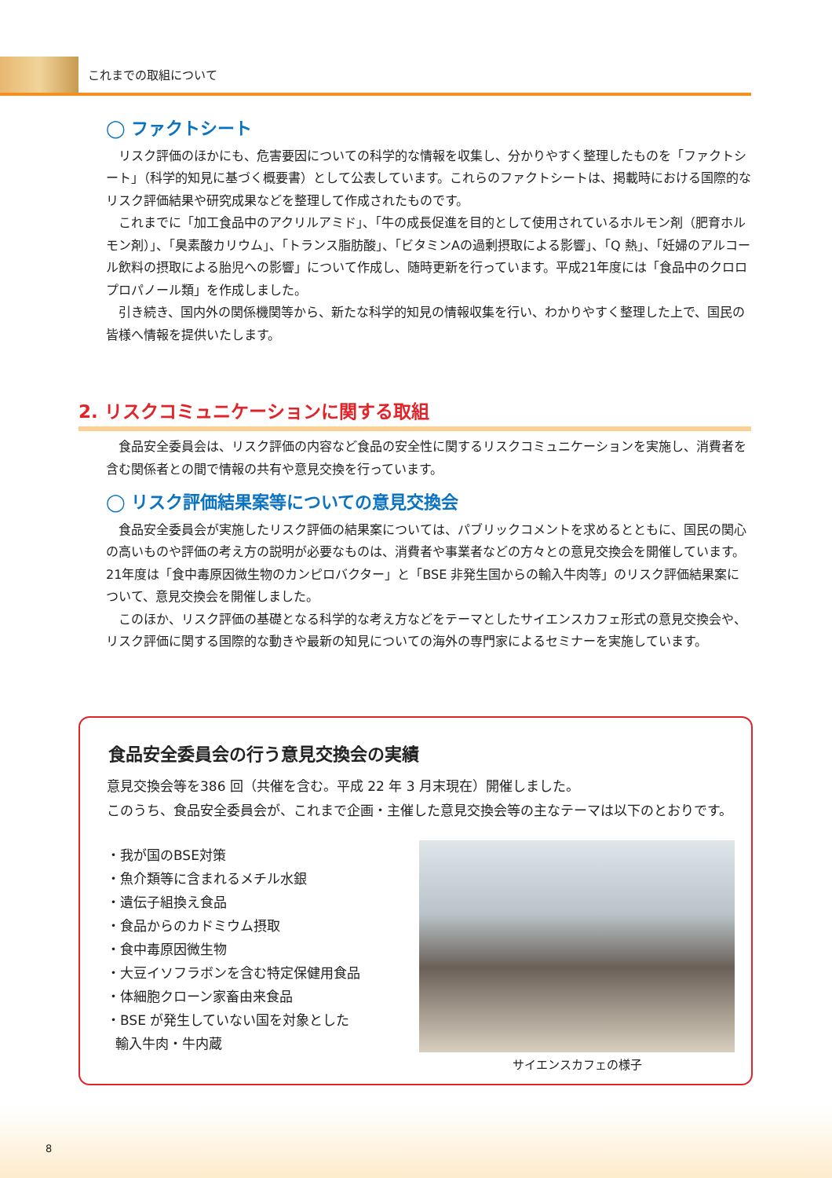これまでの取組について
◯ ファクトシート
リスク評価のほかにも、危害要因についての科学的な情報を収集し、分かりやすく整理したものを「ファクトシート」（科学的知見に基づく概要書）として公表しています。これらのファクトシートは、掲載時における国際的なリスク評価結果や研究成果などを整理して作成されたものです。
これまでに「加工食品中のアクリルアミド」、「牛の成長促進を目的として使用されているホルモン剤（肥育ホルモン剤）」、「臭素酸カリウム」、「トランス脂肪酸」、「ビタミンAの過剰摂取による影響」、「Q 熱」、「妊婦のアルコール飲料の摂取による胎児への影響」について作成し、随時更新を行っています。平成21年度には「食品中のクロロプロパノール類」を作成しました。
引き続き、国内外の関係機関等から、新たな科学的知見の情報収集を行い、わかりやすく整理した上で、国民の皆様へ情報を提供いたします。
2. リスクコミュニケーションに関する取組
食品安全委員会は、リスク評価の内容など食品の安全性に関するリスクコミュニケーションを実施し、消費者を含む関係者との間で情報の共有や意見交換を行っています。
◯ リスク評価結果案等についての意見交換会
食品安全委員会が実施したリスク評価の結果案については、パブリックコメントを求めるとともに、国民の関心の高いものや評価の考え方の説明が必要なものは、消費者や事業者などの方々との意見交換会を開催しています。21年度は「食中毒原因微生物のカンピロバクター」と「BSE 非発生国からの輸入牛肉等」のリスク評価結果案について、意見交換会を開催しました。
このほか、リスク評価の基礎となる科学的な考え方などをテーマとしたサイエンスカフェ形式の意見交換会や、リスク評価に関する国際的な動きや最新の知見についての海外の専門家によるセミナーを実施しています。
食品安全委員会の行う意見交換会の実績
意見交換会等を386 回（共催を含む。平成 22 年 3 月末現在）開催しました。
このうち、食品安全委員会が、これまで企画・主催した意見交換会等の主なテーマは以下のとおりです。
・我が国のBSE対策
・魚介類等に含まれるメチル水銀
・遺伝子組換え食品
・食品からのカドミウム摂取
・食中毒原因微生物
・大豆イソフラボンを含む特定保健用食品
・体細胞クローン家畜由来食品
・BSE が発生していない国を対象とした
輸入牛肉・牛内蔵
サイエンスカフェの様子
8